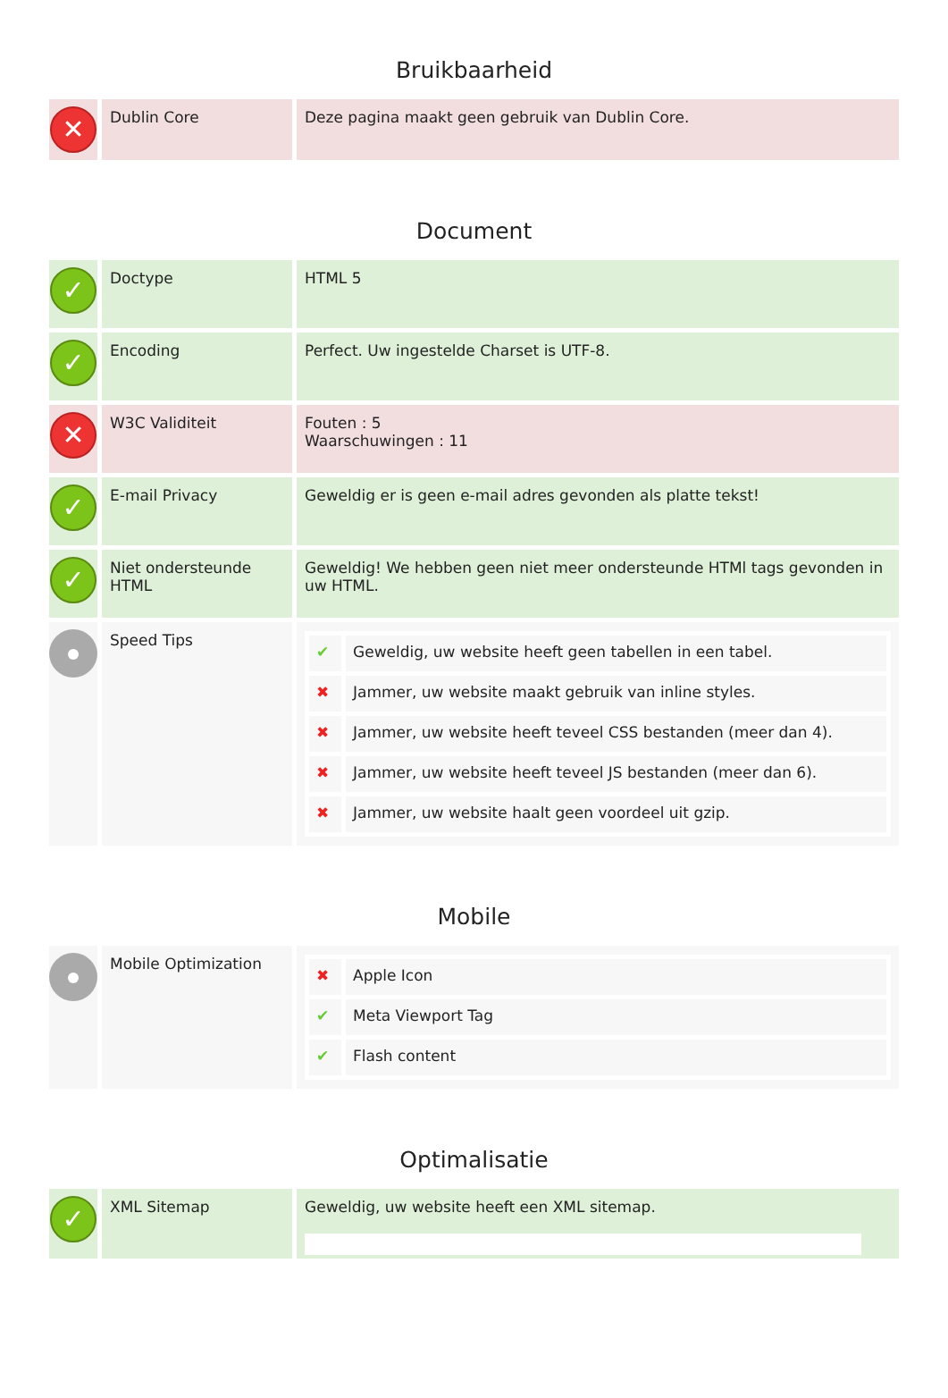Bruikbaarheid
| ✕ | Dublin Core | Deze pagina maakt geen gebruik van Dublin Core. |
Document
| ✓ | Doctype | HTML 5 |
| ✓ | Encoding | Perfect. Uw ingestelde Charset is UTF-8. |
| ✕ | W3C Validiteit | Fouten : 5 Waarschuwingen : 11 |
| ✓ | E-mail Privacy | Geweldig er is geen e-mail adres gevonden als platte tekst! |
| ✓ | Niet ondersteunde HTML | Geweldig! We hebben geen niet meer ondersteunde HTMl tags gevonden in uw HTML. |
| | Speed Tips | / ✔ / Geweldig, uw website heeft geen tabellen in een tabel. / / ✖ / Jammer, uw website maakt gebruik van inline styles. / / ✖ / Jammer, uw website heeft teveel CSS bestanden (meer dan 4). / / ✖ / Jammer, uw website heeft teveel JS bestanden (meer dan 6). / / ✖ / Jammer, uw website haalt geen voordeel uit gzip. / |
Mobile
| | Mobile Optimization | / ✖ / Apple Icon / / ✔ / Meta Viewport Tag / / ✔ / Flash content / |
Optimalisatie
| ✓ | XML Sitemap | Geweldig, uw website heeft een XML sitemap. |